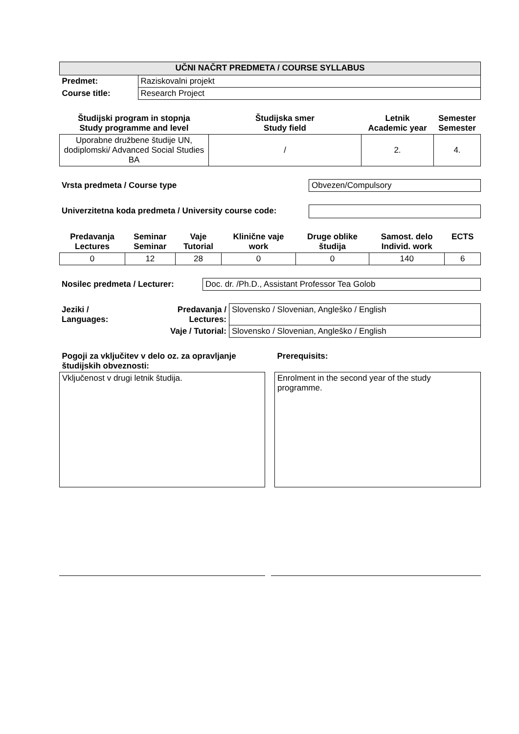| UČNI NAČRT PREDMETA / COURSE SYLLABUS | |
| --- | --- |
| Predmet: | Raziskovalni projekt |
| Course title: | Research Project |
| Študijski program in stopnja Study programme and level | Študijska smer Study field | Letnik Academic year | Semester Semester |
| --- | --- | --- | --- |
| Uporabne družbene študije UN, dodiplomski/ Advanced Social Studies BA | / | 2. | 4. |
| Vrsta predmeta / Course type | Obvezen/Compulsory |
| Univerzitetna koda predmeta / University course code: | |
| Predavanja Lectures | Seminar Seminar | Vaje Tutorial | Klinične vaje work | Druge oblike študija | Samost. delo Individ. work | ECTS |
| --- | --- | --- | --- | --- | --- | --- |
| 0 | 12 | 28 | 0 | 0 | 140 | 6 |
| Nosilec predmeta / Lecturer: | Doc. dr. /Ph.D., Assistant Professor Tea Golob |
| Jeziki / Languages: | Predavanja / Lectures: | Slovensko / Slovenian, Angleško / English |
| | Vaje / Tutorial: | Slovensko / Slovenian, Angleško / English |
| Pogoji za vključitev v delo oz. za opravljanje študijskih obveznosti: | | Prerequisits: |
| Vključenost v drugi letnik študija. | | Enrolment in the second year of the study programme. |